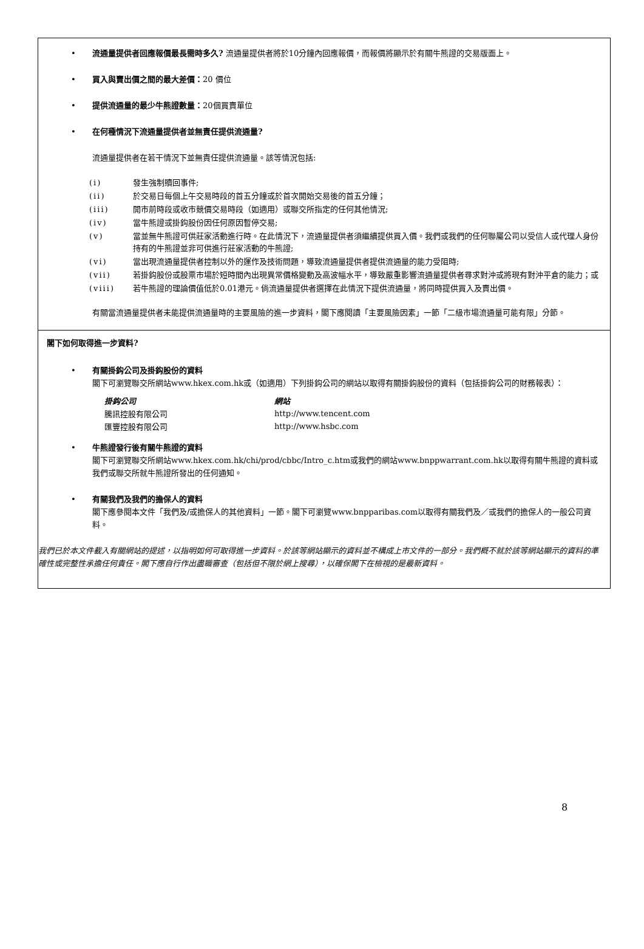• 流通量提供者回應報價最長需時多久? 流通量提供者將於10分鐘內回應報價，而報價將顯示於有關牛熊證的交易版面上。
• 買入與賣出價之間的最大差價：20 價位
• 提供流通量的最少牛熊證數量：20個買賣單位
• 在何種情況下流通量提供者並無責任提供流通量?
流通量提供者在若干情況下並無責任提供流通量。該等情況包括:
| (i) | 發生強制贖回事件; |
| (ii) | 於交易日每個上午交易時段的首五分鐘或於首次開始交易後的首五分鐘； |
| (iii) | 開市前時段或收市競價交易時段（如適用）或聯交所指定的任何其他情況; |
| (iv) | 當牛熊證或掛鈎股份因任何原因暫停交易; |
| (v) | 當並無牛熊證可供莊家活動進行時。在此情況下，流通量提供者須繼續提供買入價。我們或我們的任何聯屬公司以受信人或代理人身份持有的牛熊證並非可供進行莊家活動的牛熊證; |
| (vi) | 當出現流通量提供者控制以外的運作及技術問題，導致流通量提供者提供流通量的能力受阻時; |
| (vii) | 若掛鈎股份或股票市場於短時間內出現異常價格變動及高波幅水平，導致嚴重影響流通量提供者尋求對沖或將現有對沖平倉的能力；或 |
| (viii) | 若牛熊證的理論價值低於0.01港元。倘流通量提供者選擇在此情況下提供流通量，將同時提供買入及賣出價。 |
有關當流通量提供者未能提供流通量時的主要風險的進一步資料，閣下應閱讀「主要風險因素」一節「二級市場流通量可能有限」分節。
閣下如何取得進一步資料?
• 有關掛鈎公司及掛鈎股份的資料
閣下可瀏覽聯交所網站www.hkex.com.hk或（如適用）下列掛鈎公司的網站以取得有關掛鈎股份的資料（包括掛鈎公司的財務報表）：
| 掛鈎公司 | 網站 |
| --- | --- |
| 騰訊控股有限公司 | http://www.tencent.com |
| 匯豐控股有限公司 | http://www.hsbc.com |
• 牛熊證發行後有關牛熊證的資料
閣下可瀏覽聯交所網站www.hkex.com.hk/chi/prod/cbbc/Intro_c.htm或我們的網站www.bnppwarrant.com.hk以取得有關牛熊證的資料或我們或聯交所就牛熊證所發出的任何通知。
• 有關我們及我們的擔保人的資料
閣下應參閱本文件「我們及/或擔保人的其他資料」一節。閣下可瀏覽www.bnpparibas.com以取得有關我們及／或我們的擔保人的一般公司資料。
我們已於本文件載入有關網站的提述，以指明如何可取得進一步資料。於該等網站顯示的資料並不構成上市文件的一部分。我們概不就於該等網站顯示的資料的準確性或完整性承擔任何責任。閣下應自行作出盡職審查（包括但不限於網上搜尋），以確保閣下在檢視的是最新資料。
8